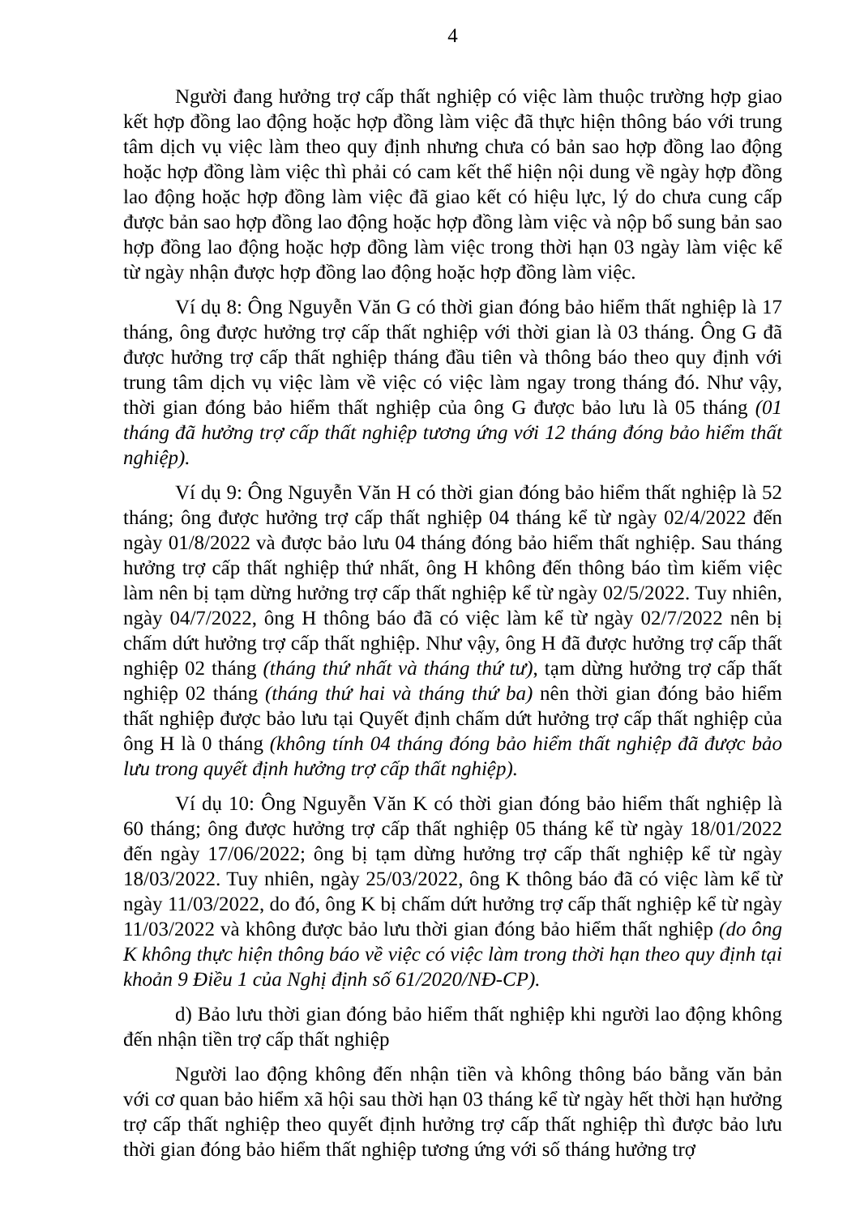4
Người đang hưởng trợ cấp thất nghiệp có việc làm thuộc trường hợp giao kết hợp đồng lao động hoặc hợp đồng làm việc đã thực hiện thông báo với trung tâm dịch vụ việc làm theo quy định nhưng chưa có bản sao hợp đồng lao động hoặc hợp đồng làm việc thì phải có cam kết thể hiện nội dung về ngày hợp đồng lao động hoặc hợp đồng làm việc đã giao kết có hiệu lực, lý do chưa cung cấp được bản sao hợp đồng lao động hoặc hợp đồng làm việc và nộp bổ sung bản sao hợp đồng lao động hoặc hợp đồng làm việc trong thời hạn 03 ngày làm việc kể từ ngày nhận được hợp đồng lao động hoặc hợp đồng làm việc.
Ví dụ 8: Ông Nguyễn Văn G có thời gian đóng bảo hiểm thất nghiệp là 17 tháng, ông được hưởng trợ cấp thất nghiệp với thời gian là 03 tháng. Ông G đã được hưởng trợ cấp thất nghiệp tháng đầu tiên và thông báo theo quy định với trung tâm dịch vụ việc làm về việc có việc làm ngay trong tháng đó. Như vậy, thời gian đóng bảo hiểm thất nghiệp của ông G được bảo lưu là 05 tháng (01 tháng đã hưởng trợ cấp thất nghiệp tương ứng với 12 tháng đóng bảo hiểm thất nghiệp).
Ví dụ 9: Ông Nguyễn Văn H có thời gian đóng bảo hiểm thất nghiệp là 52 tháng; ông được hưởng trợ cấp thất nghiệp 04 tháng kể từ ngày 02/4/2022 đến ngày 01/8/2022 và được bảo lưu 04 tháng đóng bảo hiểm thất nghiệp. Sau tháng hưởng trợ cấp thất nghiệp thứ nhất, ông H không đến thông báo tìm kiếm việc làm nên bị tạm dừng hưởng trợ cấp thất nghiệp kể từ ngày 02/5/2022. Tuy nhiên, ngày 04/7/2022, ông H thông báo đã có việc làm kể từ ngày 02/7/2022 nên bị chấm dứt hưởng trợ cấp thất nghiệp. Như vậy, ông H đã được hưởng trợ cấp thất nghiệp 02 tháng (tháng thứ nhất và tháng thứ tư), tạm dừng hưởng trợ cấp thất nghiệp 02 tháng (tháng thứ hai và tháng thứ ba) nên thời gian đóng bảo hiểm thất nghiệp được bảo lưu tại Quyết định chấm dứt hưởng trợ cấp thất nghiệp của ông H là 0 tháng (không tính 04 tháng đóng bảo hiểm thất nghiệp đã được bảo lưu trong quyết định hưởng trợ cấp thất nghiệp).
Ví dụ 10: Ông Nguyễn Văn K có thời gian đóng bảo hiểm thất nghiệp là 60 tháng; ông được hưởng trợ cấp thất nghiệp 05 tháng kể từ ngày 18/01/2022 đến ngày 17/06/2022; ông bị tạm dừng hưởng trợ cấp thất nghiệp kể từ ngày 18/03/2022. Tuy nhiên, ngày 25/03/2022, ông K thông báo đã có việc làm kể từ ngày 11/03/2022, do đó, ông K bị chấm dứt hưởng trợ cấp thất nghiệp kể từ ngày 11/03/2022 và không được bảo lưu thời gian đóng bảo hiểm thất nghiệp (do ông K không thực hiện thông báo về việc có việc làm trong thời hạn theo quy định tại khoản 9 Điều 1 của Nghị định số 61/2020/NĐ-CP).
d) Bảo lưu thời gian đóng bảo hiểm thất nghiệp khi người lao động không đến nhận tiền trợ cấp thất nghiệp
Người lao động không đến nhận tiền và không thông báo bằng văn bản với cơ quan bảo hiểm xã hội sau thời hạn 03 tháng kể từ ngày hết thời hạn hưởng trợ cấp thất nghiệp theo quyết định hưởng trợ cấp thất nghiệp thì được bảo lưu thời gian đóng bảo hiểm thất nghiệp tương ứng với số tháng hưởng trợ